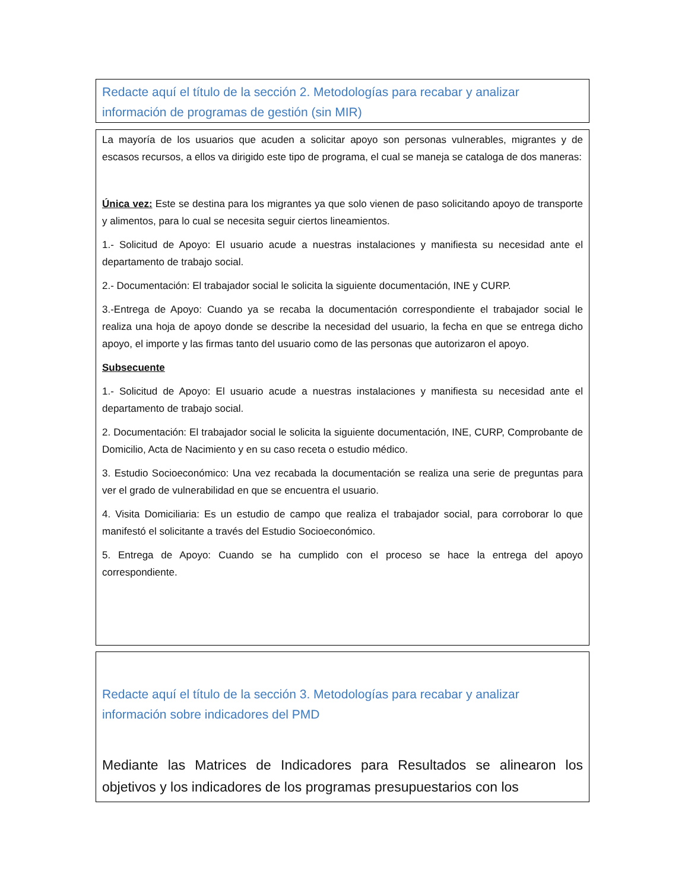Redacte aquí el título de la sección 2. Metodologías para recabar y analizar información de programas de gestión (sin MIR)
La mayoría de los usuarios que acuden a solicitar apoyo son personas vulnerables, migrantes y de escasos recursos, a ellos va dirigido este tipo de programa, el cual se maneja se cataloga de dos maneras:
Única vez: Este se destina para los migrantes ya que solo vienen de paso solicitando apoyo de transporte y alimentos, para lo cual se necesita seguir ciertos lineamientos.
1.- Solicitud de Apoyo: El usuario acude a nuestras instalaciones y manifiesta su necesidad ante el departamento de trabajo social.
2.- Documentación: El trabajador social le solicita la siguiente documentación, INE y CURP.
3.-Entrega de Apoyo: Cuando ya se recaba la documentación correspondiente el trabajador social le realiza una hoja de apoyo donde se describe la necesidad del usuario, la fecha en que se entrega dicho apoyo, el importe y las firmas tanto del usuario como de las personas que autorizaron el apoyo.
Subsecuente
1.- Solicitud de Apoyo: El usuario acude a nuestras instalaciones y manifiesta su necesidad ante el departamento de trabajo social.
2. Documentación: El trabajador social le solicita la siguiente documentación, INE, CURP, Comprobante de Domicilio, Acta de Nacimiento y en su caso receta o estudio médico.
3. Estudio Socioeconómico: Una vez recabada la documentación se realiza una serie de preguntas para ver el grado de vulnerabilidad en que se encuentra el usuario.
4. Visita Domiciliaria: Es un estudio de campo que realiza el trabajador social, para corroborar lo que manifestó el solicitante a través del Estudio Socioeconómico.
5. Entrega de Apoyo: Cuando se ha cumplido con el proceso se hace la entrega del apoyo correspondiente.
Redacte aquí el título de la sección 3. Metodologías para recabar y analizar información sobre indicadores del PMD
Mediante las Matrices de Indicadores para Resultados se alinearon los objetivos y los indicadores de los programas presupuestarios con los